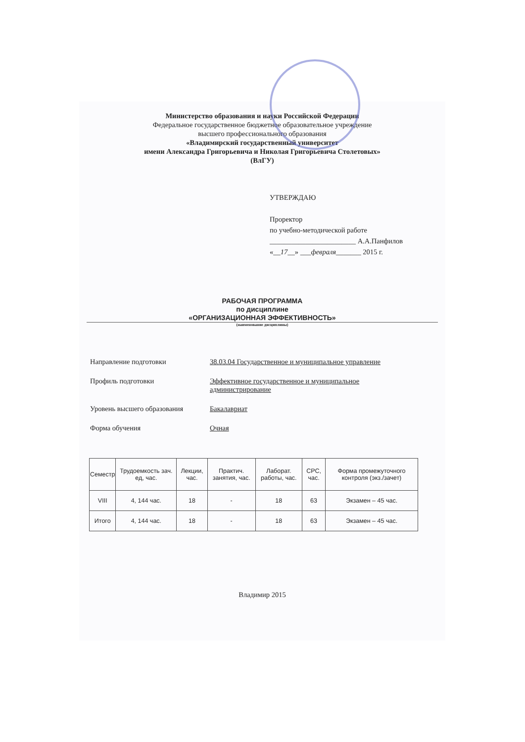Министерство образования и науки Российской Федерации
Федеральное государственное бюджетное образовательное учреждение
высшего профессионального образования
«Владимирский государственный университет
имени Александра Григорьевича и Николая Григорьевича Столетовых»
(ВлГУ)
УТВЕРЖДАЮ
Проректор
по учебно-методической работе
________________________ А.А.Панфилов
«__17__» ___февраля_______ 2015 г.
РАБОЧАЯ ПРОГРАММА
по дисциплине
«ОРГАНИЗАЦИОННАЯ ЭФФЕКТИВНОСТЬ»
(наименование дисциплины)
| Направление подготовки | 38.03.04 Государственное и муниципальное управление |
| Профиль подготовки | Эффективное государственное и муниципальное администрирование |
| Уровень высшего образования | Бакалавриат |
| Форма обучения | Очная |
| Семестр | Трудоемкость зач. ед, час. | Лекции, час. | Практич. занятия, час. | Лаборат. работы, час. | СРС, час. | Форма промежуточного контроля (экз./зачет) |
| --- | --- | --- | --- | --- | --- | --- |
| VIII | 4, 144 час. | 18 | - | 18 | 63 | Экзамен – 45 час. |
| Итого | 4, 144 час. | 18 | - | 18 | 63 | Экзамен – 45 час. |
Владимир 2015